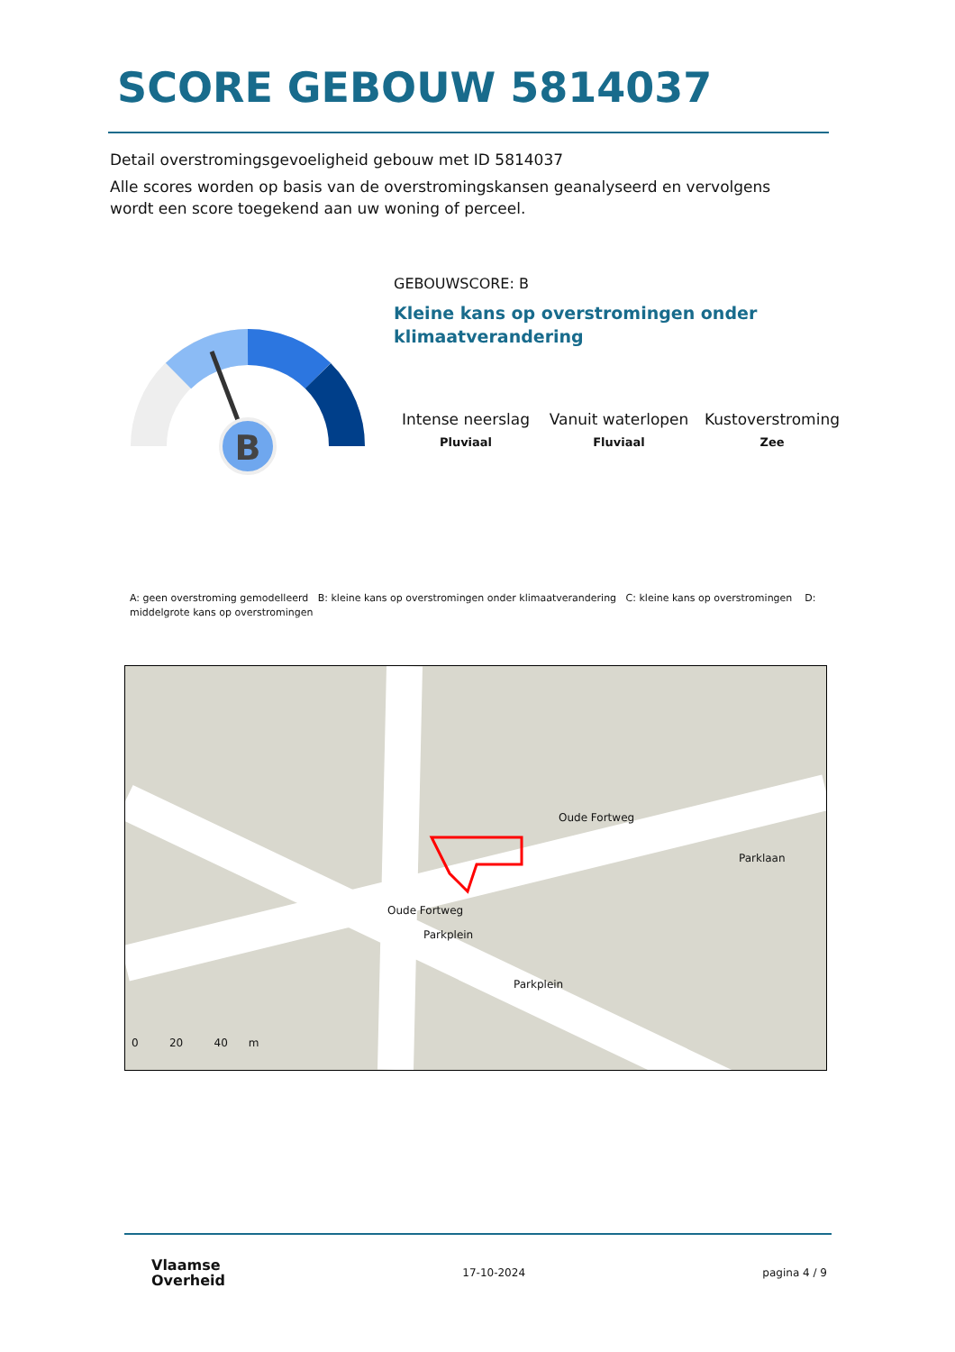SCORE GEBOUW 5814037
Detail overstromingsgevoeligheid gebouw met ID 5814037
Alle scores worden op basis van de overstromingskansen geanalyseerd en vervolgens wordt een score toegekend aan uw woning of perceel.
B
GEBOUWSCORE: B
Kleine kans op overstromingen onder
klimaatverandering
Intense neerslag
Pluviaal
Vanuit waterlopen
Fluviaal
Kustoverstroming
Zee
A: geen overstroming gemodelleerd B: kleine kans op overstromingen onder klimaatverandering C: kleine kans op overstromingen D: middelgrote kans op overstromingen
Oude Fortweg
Oude Fortweg
Parklaan
Parkplein
Parkplein
0 20 40 m
Vlaamse
Overheid
17-10-2024 pagina 4 / 9